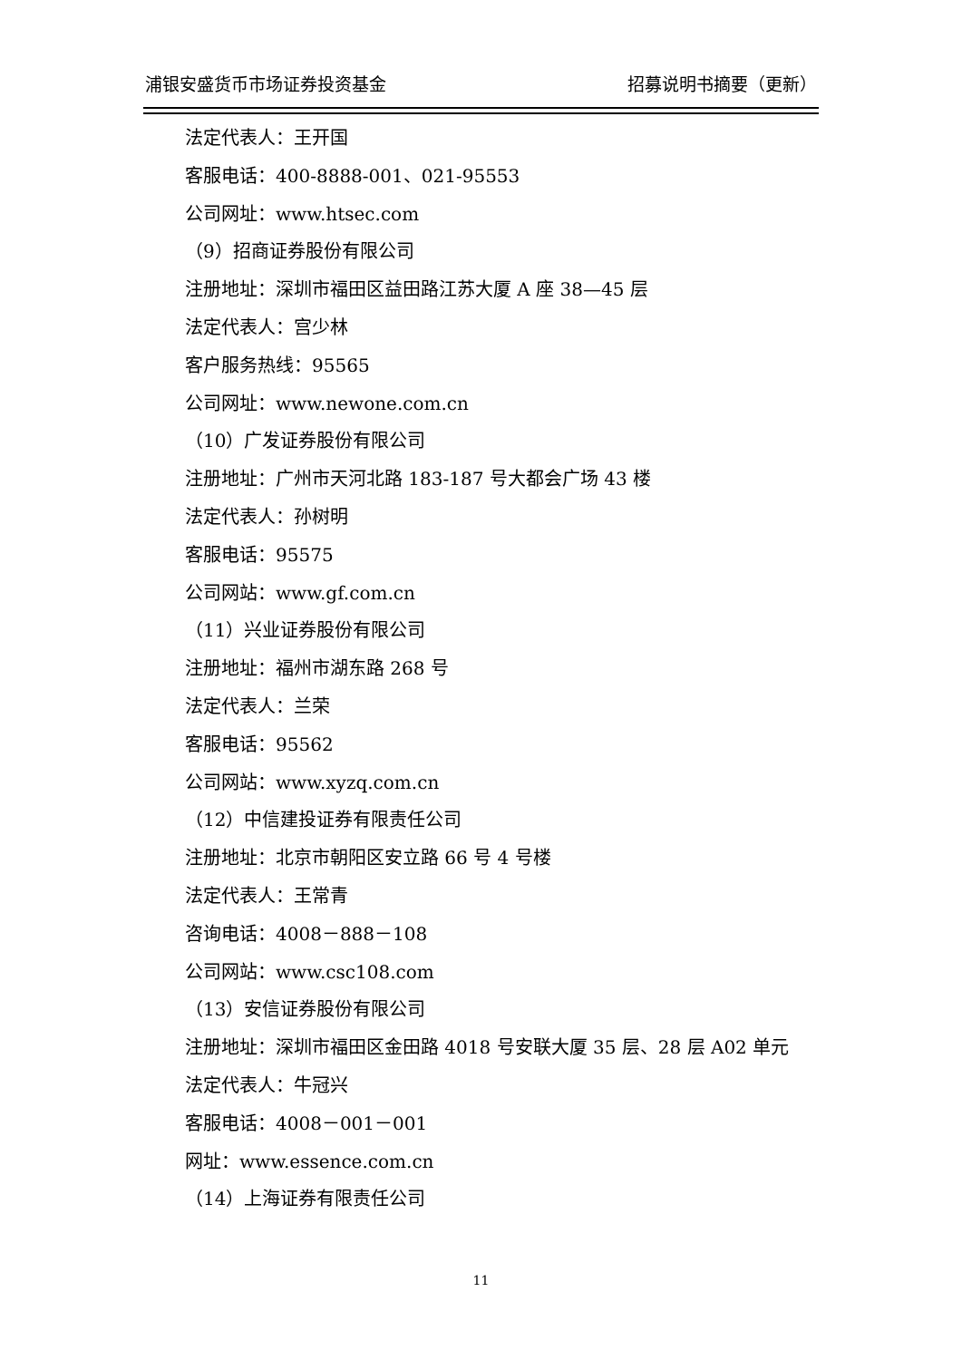浦银安盛货币市场证券投资基金 招募说明书摘要（更新）
法定代表人：王开国
客服电话：400-8888-001、021-95553
公司网址：www.htsec.com
（9）招商证券股份有限公司
注册地址：深圳市福田区益田路江苏大厦 A 座 38—45 层
法定代表人：宫少林
客户服务热线：95565
公司网址：www.newone.com.cn
（10）广发证券股份有限公司
注册地址：广州市天河北路 183-187 号大都会广场 43 楼
法定代表人：孙树明
客服电话：95575
公司网站：www.gf.com.cn
（11）兴业证券股份有限公司
注册地址：福州市湖东路 268 号
法定代表人：兰荣
客服电话：95562
公司网站：www.xyzq.com.cn
（12）中信建投证券有限责任公司
注册地址：北京市朝阳区安立路 66 号 4 号楼
法定代表人：王常青
咨询电话：4008－888－108
公司网站：www.csc108.com
（13）安信证券股份有限公司
注册地址：深圳市福田区金田路 4018 号安联大厦 35 层、28 层 A02 单元
法定代表人：牛冠兴
客服电话：4008－001－001
网址：www.essence.com.cn
（14）上海证券有限责任公司
11